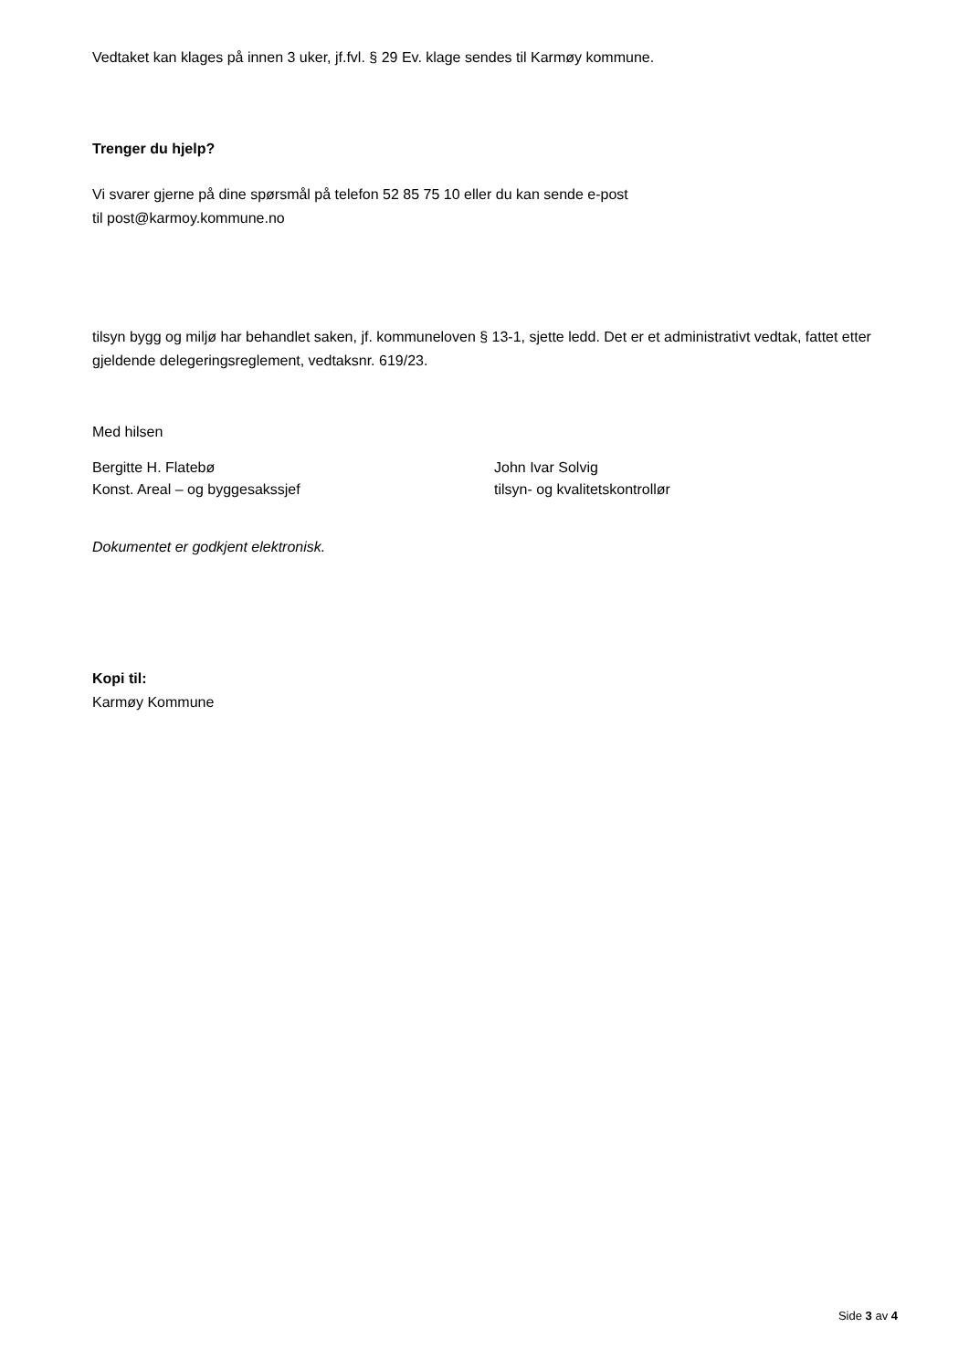Vedtaket kan klages på innen 3 uker, jf.fvl. § 29 Ev. klage sendes til Karmøy kommune.
Trenger du hjelp?
Vi svarer gjerne på dine spørsmål på telefon 52 85 75 10 eller du kan sende e-post
til post@karmoy.kommune.no
tilsyn bygg og miljø har behandlet saken, jf. kommuneloven § 13-1, sjette ledd. Det er et administrativt vedtak, fattet etter gjeldende delegeringsreglement, vedtaksnr. 619/23.
Med hilsen
Bergitte H. Flatebø
Konst. Areal – og byggesakssjef
John Ivar Solvig
tilsyn- og kvalitetskontrollør
Dokumentet er godkjent elektronisk.
Kopi til:
Karmøy Kommune
Side 3 av 4